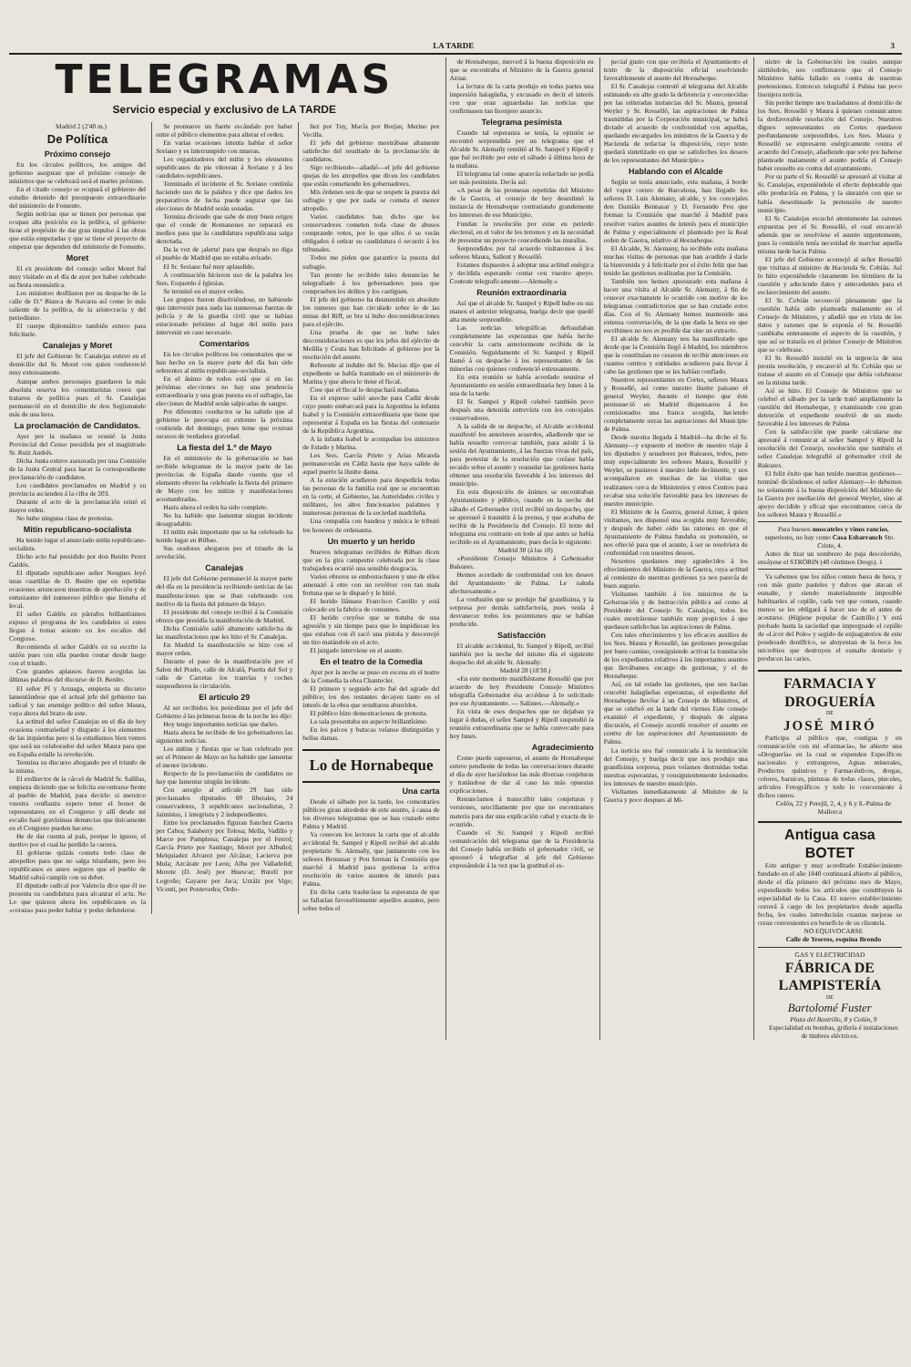LA TARDE 3
TELEGRAMAS
Servicio especial y exclusivo de LA TARDE
Madrid 2 (2'40 m.)
De Política
Próximo consejo
En los círculos políticos, los amigos del gobierno aseguran que el próximo consejo de ministros que se celebrará será el martes próximo.
En el citado consejo se ocupará el gobierno del estudio detenido del presupuesto extraordinario del ministerio de Fomento.
Según noticias que se tienen por personas que ocupan alta posición en la política, el gobierno tiene el propósito de dar gran impulso á las obras que están empezadas y que se tiene el proyecto de empezar que dependen del ministerio de Fomento.
Moret
El ex presidente del consejo señor Moret fué muy visitado en el día de ayer por haber celebrado su fiesta onomástica.
Los ministros desfilaron por su despacho de la calle de D.ª Blanca de Navarra así como lo más saliente de la política, de la aristocracia y del periodismo.
El cuerpo diplomático también estuvo para felicitarle.
Canalejas y Moret
El jefe del Gobierno Sr. Canalejas estuvo en el domicilio del Sr. Moret con quien conferenció muy extensamente.
Aunque ambos personajes guardaron la más absoluta reserva los comentaristas creen que trataron de política pues el Sr. Canalejas permaneció en el domicilio de don Segismundo más de una hora.
La proclamación de Candidatos.
Ayer por la mañana se reunió la Junta Provincial del Censo presidida por el magistrado Sr. Ruiz Andrés.
Dicha Junta estuvo asesorada por una Comisión de la Junta Central para hacer la correspondiente proclamación de candidatos.
Los candidatos proclamados en Madrid y su provincia ascienden á la cifra de 203.
Durante el acto de la proclamación reinó el mayor orden.
No hubo ninguna clase de protestas.
Mitin republicano-socialista
Ha tenido lugar el anunciado mitin republicano-socialista.
Dicho acto fué presidido por don Benito Perez Galdós.
El diputado republicano señor Nougues leyó unas cuartillas de D. Benito que en repetidas ocasiones arrancaron muestras de aprobación y de entusiasmo del numeroso público que llenaba el local.
El señor Galdós en párrafos brillantísimos expuso el programa de los candidatos si estos llegan á tomar asiento en los escaños del Congreso.
Recomienda el señor Galdós en su escrito la unión pues con ella pueden contar desde luego con el triunfo.
Con grandes aplausos fueron acogidas las últimas palabras del discurso de D. Benito.
El señor Pí y Arsuaga, empieza su discurso lamentándose que el actual jefe del gobierno tan radical y tan enemigo político del señor Maura, vaya ahora del brazo de este.
La actitud del señor Canalejas en el día de hoy ocasiona contrariedad y disgusto á los elementos de las izquierdas pero si la estudiemos bien vemos que será un colaborador del señor Maura para que en España estalle la revolución.
Termina su discurso abogando por el triunfo de la misma.
El exdirector de la cárcel de Madrid Sr. Salillas, empieza diciendo que se felicita encontrarse frente al pueblo de Madrid, para decirle: si merezco vuestra confianza espero tener el honor de representaros en el Congreso y allí desde mi escaño haré gravísimas denuncias que únicamente en el Congreso pueden hacerse.
He de dar cuenta al país, porque lo ignore, el motivo por el cual he perdido la carrera.
El gobierno quizás cometa todo clase de atropellos para que no salga triunfante, pero los republicanos es amos seguros que el pueblo de Madrid sabrá cumplir con su deber.
El diputado radical por Valencia dice que él no presenta su candidatura para alcanzar el acta. No Lo que quieren ahora los republicanos es la «coraza» para poder hablar y poder defenderse.
Se promueve un fuerte escándalo por haber entre el público elementos para alterar el orden.
En varias ocasiones intenta hablar el señor Soriano y es interrumpido con mueras.
Los organizadores del mitin y los elementos republicanos de pie vitorean á Soriano y á los candidatos republicanos.
Terminado el incidente el Sr. Soriano continúa haciendo uso de la palabra y dice que dados los preparativos de lucha puede augurar que las elecciones de Madrid serán sonadas.
Termina diciendo que sabe de muy buen origen que el conde de Romanones no reparará en medios para que la candidatura republicana salga derrotada.
Da la voz de ¡alerta! para que después no diga el pueblo de Madrid que no estaba avisado.
El Sr. Soriano fué muy aplaudido.
A continuación hicieron uso de la palabra los Sres. Esquerdo é Iglesias.
Se terminó en el mayor orden.
Los grupos fueron disolviéndose, no habiendo que intervenir para nada las numerosas fuerzas de policía y de la guardia civil que se habían estacionado próximo al lugar del mitin para intervenir en caso necesario.
Comentarios
En los círculos políticos los comentarios que se han hecho en la mayor parte del día han sido referentes al mitin republicano-socialista.
En el ánimo de todos está que si en las próximas elecciones no hay una prudencia extraordinaria y una gran pureza en el sufragio, las elecciones de Madrid serán salpicadas de sangre.
Por diferentes conductos se ha sabido que al gobierno le preocupa en extremo la próxima contienda del domingo, pues teme que ocurran sucesos de verdadera gravedad.
La fiesta del 1.º de Mayo
En el ministerio de la gobernación se han recibido telegramas de la mayor parte de las provincias de España dando cuenta que el elemento obrero ha celebrado la fiesta del primero de Mayo con los mitins y manifestaciones acostumbradas.
Hasta ahora el orden ha sido completo.
No ha habido que lamentar ningun incidente desagradable.
El mitin más importante que se ha celebrado ha tenido lugar en Bilbao.
Sus oradores abogaron por el triunfo de la revolución.
Canalejas
El jefe del Gobierno permaneció la mayor parte del día en la presidencia recibiendo noticias de las manifestaciones que se iban celebrando con motivo de la fiesta del primero de Mayo.
El presidente del consejo recibió á la Comisión obrera que presidía la manifestación de Madrid.
Dicha Comisión salió altamente satisfecha de las manifestaciones que les hizo el Sr. Canalejas.
En Madrid la manifestación se hizo con el mayor orden.
Durante el paso de la manifestación por el Salon del Prado, calle de Alcalá, Puerta del Sol y calle de Carretas los tranvías y coches suspendieron la circulación.
El artículo 29
Al ser recibidos los periodistas por el jefe del Gobierno á las primeras horas de la noche les dijo:
Hoy tengo importantes noticias que darles.
Hasta ahora he recibido de los gobernadores las siguientes noticias.
Los mitins y fiestas que se han celebrado por ser el Primero de Mayo no ha habido que lamentar el menor incidente.
Respecto de la proclamación de candidatos no hay que lamentar ningún incidente.
Con arreglo al artículo 29 han sido proclamados diputados 69 liberales, 24 conservadores, 3 republicanos nacionalistas, 2 Jaimistas, 1 integrista y 2 independientes.
Entre los proclamados figuran Sanchez Guerra por Cabra; Salaberry por Tolosa; Mella, Vadillo y Marco por Pamplona; Canalejas por el Ferrol; García Prieto por Santiago, Moret por Albuñol; Melquiadez Alvarez por Alcázar; Lacierva por Mula; Azcárate por Leon; Alba por Valladolid; Morote (D. José) por Huescar; Burell por Logroño; Gayarre por Jaca; Urzáiz por Vigo; Vicenti, por Pontevedra; Ordo-
ñez por Tuy, Macía por Borjas; Merino por Vecilla.
El jefe del gobierno mostrábase altamente satisfecho del resultado de la proclamación de candidatos.
Sigo recibiendo—añadió—el jefe del gobierno quejas de los atropellos que dicen los candidatos que están cometiendo los gobernadores.
Mis órdenes son de que se respete la pureza del sufragio y que por nada se cometa el menor atropello.
Varios candidatos han dicho que los conservadores cometen toda clase de abusos comprando votos, por lo que ellos ó se verán obligados ó retirar su candidatura ó recurrir á los tribunales.
Todos me piden que garantice la pureza del sufragio.
Tan pronto he recibido tales denuncias he telegrafiado á los gobernadores para que comprueben los delitos y los castiguen.
El jefe del gobierno ha desmentido en absoluto los rumores que han circulado sobre lo de las minas del Riff, so bre si hubo desconsideraciones para el ejército.
Una prueba de que no hubo tales desconsideraciones es que los jefes del ejército de Melilla y Ceuta han felicitado al gobierno por la resolución del asunto.
Referente al indulto del Sr. Macias dijo que el expediente se había tramitado en el ministerio de Marina y que ahora lo tiene el fiscal.
Cree que el fiscal lo despachará mañana.
En el expreso salió anoche para Cadiz desde cuyo punto embarcará para la Argentina la infanta Isabel y la Comisión extraordinaria que tiene que representar á España en las fiestas del centenario de la República Argentina.
A la infanta Isabel le acompañan los ministros de Estado y Marina.
Los Sres. García Prieto y Arias Miranda permanecerán en Cádiz hasta que haya salido de aquel puerto la ilustre dama.
A la estación acudieron para despedirla todas las personas de la familia real que se encuentran en la corte, el Gobierno, las Autoridades civiles y militares, los altos funcionarios palatinos y numerosas personas de la sociedad madrileña.
Una compañía con bandera y música le tributó los honores de ordenanza.
Un muerto y un herido
Nuevos telegramas recibidos de Bilbao dicen que en la gira campestre celebrada por la clase trabajadora ocurrió una sensible desgracia.
Varios obreros se emborracharon y uno de ellos amenazó á otro con un revólver con tan mala fortuna que se le disparó y le hirió.
El herido llámase Francisco Carrillo y está colocado en la fabrica de consumos.
El herido creyóse que se trataba de una agresión y sin tiempo para que lo impidieran los que estaban con él sacó una pistola y descerrojó un tiro matándole en el acto.
El juzgado interviene en el asunto.
En el teatro de la Comedia
Ayer por la noche se puso en escena en el teatro de la Comedia la obra Chantecler.
El primero y segundo acto fué del agrado del público; los dos restantes decayen tanto en el interés de la obra que resultaron aburridos.
El público hizo demostraciones de protesta.
La sala presentaba un aspecto brillantísimo.
En los palcos y butacas veíanse distinguidas y bellas damas.
Lo de Hornabeque
Una carta
Desde el sábado por la tarde, los comentarios públicos giran alrededor de este asunto, á causa de los diversos telegramas que se han cruzado entre Palma y Madrid.
Ya conocen los lectores la carta que el alcalde accidental Sr. Sampol y Ripoll recibió del alcalde propietario Sr. Alemañy, que juntamente con los señores Bennasar y Pou forman la Comisión que marchó á Madrid para gestionar la activa resolución de varios asuntos de interés para Palma.
En dicha carta traslucíase la esperanza de que se fallarían favorablemente aquellos asuntos, pero sobre todos el
de Hornabeque, merced á la buena disposición en que se encontraba el Ministro de la Guerra general Aznar.
La lectura de la carta produjo en todas partes una impresión halagüeña, y excusado es decir el interés con que eran aguardadas las noticias que confirmasen tan lisonjero anuncio.
Telegrama pesimista
Cuando tal esperanza se tenía, la opinión se encontró sorprendida por un telegrama que el Alcalde Sr. Alemañy remitió al Sr. Sampol y Ripoll y que fué recibido por este el sábado á última hora de la mañana.
El telegrama tal como aparecía redactado no podía ser más pesimista. Decía así:
«A pesar de las promesas repetidas del Ministro de la Guerra, el consejo de hoy desestimó la instancia de Hornabeque contrariando grandemente los intereses de ese Municipio.
Fundan la resolución por estar en periodo electoral, en el valor de los terrenos y en la necesidad de presentar un proyecto concediendo las murallas.
Sorprendidos por tal acuerdo visitaremos á los señores Maura, Sallent y Rosselló.
Estamos dispuestos á adoptar una actitud enérgica y decidida esperando contar con vuestro apoyo. Conteste telegraficamente.—Alemañy.»
Reunión extraordinaria
Así que el alcalde Sr. Sampol y Ripoll hubo en sus manos el anterior telegrama, huelga decir que quedó alta mente sorprendido.
Las noticias telegráficas defraudaban completamente las esperanzas que había hecho concebir la carta anteriormente recibida de la Comisión. Seguidamente el Sr. Sampol y Ripoll llamó á su despacho á los representantes de las minorías con quienes conferenció extensamente.
En esta reunión se había acordado reunirse el Ayuntamiento en sesión extraordinaria hoy lunes á la una de la tarde.
El Sr. Sampol y Ripoll celebró también poco después una detenida entrevista con los concejales conservadores.
A la salida de su despacho, el Alcalde accidental manifestó los anteriores acuerdos, añadiendo que se había resuelto convocar también, para asistir á la sesión del Ayuntamiento, á las fuerzas vivas del país, para protestar de la resolución que creíase había recaido sobre el asunto y reanudar las gestiones hasta obtener una resolución favorable á los intereses del municipio.
En esta disposición de ánimos se encontraban Ayuntamiento y público, cuando en la noche del sábado el Gobernador civil recibió un despacho, que se apresuró á trasmitir á la prensa, y que acababa de recibir de la Presidencia del Consejo. El texto del telegrama era contrario en todo al que antes se había recibido en el Ayuntamiento, pues decía lo siguiente:
Madrid 30 (á las 10)
«Presidente Consejo Ministros á Gobernador Baleares.
Hemos acordado de conformidad con los deseos del Ayuntamiento de Palma. Le saluda afectuosamente.»
La confusión que se produjo fué grandísima, y la sorpresa por demás satisfactoria, pues venía á desvanecer todos los pesimismos que se habían producido.
Satisfacción
El alcalde accidental, Sr. Sampol y Ripoll, recibió también por la noche del mismo día el siguiente despacho del alcalde Sr. Alemañy:
Madrid 28 (18'30.)
«En este momento manifiéstame Rosselló que por acuerdo de hoy Presidente Consejo Ministros telegrafía Gobernador ésa accédese á lo solicitado por ese Ayuntamiento. — Salimos.—Alemañy.»
En vista de esos despachos que no dejaban ya lugar á dudas, el señor Sampol y Ripoll suspendió la reunión extraordinaria que se había convocado para hoy lunes.
Agradecimiento
Como puede suponerse, el asunto de Hornabeque estuvo pendiente de todas las conversaciones durante el día de ayer haciéndose las más diversas conjeturas y tratándose de dar al caso las más opuestas explicaciones.
Renunciamos á transcribir tales conjeturas y versiones, sencillamente por que no encontramos materia para dar una explicación cabal y exacta de lo ocurrido.
Cuando el Sr. Sampol y Ripoll recibió comunicación del telegrama que de la Presidencia del Consejo había recibido el gobernador civil, se apresuró á telegrafiar al jefe del Gobierno expresándole á la vez que la gratitud el es-
pecial gusto con que recibiría el Ayuntamiento el texto de la disposición oficial resolviendo favorablemente el asunto del Hornabeque.
El Sr. Canalejas contestó al telegrama del Alcalde estimando en alto grado la deferencia y «reconocidas por las reiteradas instancias del Sr. Maura, general Weyler y Sr. Rosselló, las aspiraciones de Palma trasmitidas por la Corporación municipal, se habrá dictado el acuerdo de conformidad con aquellas, quedando encargados los ministros de la Guerra y de Hacienda de redactar la disposición, cuyo texto quedará sintetizado en que se satisfechos los deseos de los representantes del Municipio.»
Hablando con el Alcalde
Según se tenía anunciado, esta mañana, á bordo del vapor correo de Barcelona, han llegado los señores D. Luis Alemany, alcalde, y los concejales don Damián Bennasar y D. Fernando Pou que forman la Comisión que marchó á Madrid para resolver varios asuntos de interés para el municipio de Palma y especialmente el planteado por la Real orden de Guerra, relativo al Hornabeque.
El Alcalde, Sr. Alemany, ha recibido esta mañana muchas visitas de personas que han acudido á darle la bienvenida y á felicitarle por el éxito feliz que han tenido las gestiones realizadas por la Comisión.
También nos hemos apresurado esta mañana á hacer una visita al Alcalde Sr. Alemany, á fin de conocer exactamente lo ocurrido con motivo de los telegramas contradictorios que se han cruzado estos días. Con el Sr. Alemany hemos mantenido una extensa conversación, de la que dada la hora en que escribimos no nos es posible dar sino un extracto.
El alcalde Sr. Alemany nos ha manifestado que desde que la Comisión llegó á Madrid, los miembros que la constituían no cesaron de recibir atenciones en cuantos centros y entidades acudieron para llevar á cabo las gestiones que se les habían confiado.
Nuestros representantes en Cortes, señores Maura y Rosselló, así como nuestro ilustre paisano el general Weyler, durante el tiempo que éste permaneció en Madrid dispensaron á los comisionados una franca acogida, haciendo completamente suyas las aspiraciones del Municipio de Palma.
Desde nuestra llegada á Madrid—ha dicho el Sr. Alemany—y expuesto el motivo de nuestro viaje á los diputados y senadores por Baleares, todos, pero muy especialmente los señores Maura, Rosselló y Weyler, se pusieron á nuestro lado decimente, y nos acompañaron en muchas de las visitas que realizamos cerca de Ministerios y otros Centros para recabar una solución favorable para los intereses de nuestro municipio.
El Ministro de la Guerra, general Aznar, á quien visitamos, nos dispensó una acogida muy favorable, y después de haber oido las razones en que el Ayuntamiento de Palma fundaba su pretensión, se nos ofreció para que el asunto, á ser se resolviera de conformidad con nuestros deseos.
Nosotros quedamos muy agradecidos á los ofrecimientos del Ministro de la Guerra, cuya actitud al comienzo de nuestras gestiones ya nos parecía de buen augurio.
Visitamos también á los ministros de la Gobernación y de Instrucción pública así como al Presidente del Consejo Sr. Canalejas, todos los cuales mostráronse también muy propicios á que quedasen satisfechas las aspiraciones de Palma.
Con tales ofrecimientos y los eficaces auxilios de los Sres. Maura y Rosselló, las gestiones proseguían por buen camino, consiguiendo activar la tramitación de los expedientes relativos á los importantes asuntos que llevábamos encargo de gestionar, y el de Hornabeque.
Así, en tal estado las gestiones, que nos hacían concebir halagüeñas esperanzas, el espediente del Hornabeque llevóse á un Consejo de Ministros, el que se celebró en la tarde del viernes Este consejo examinó el expediente, y después de alguna discusión, el Consejo acordó resolver el asunto en contra de las aspiraciones del Ayuntamiento de Palma.
La noticia nos fué comunicada á la terminación del Consejo, y huelga decir que nos produjo una grandísima sorpresa, pues veíamos destruidas todas nuestras esperanzas, y consiguientemente lesionados los intereses de nuestro municipio.
Visitamos inmediatamente al Ministro de la Guerra y poco despues al Mi-
nistro de la Gobernación los cuales aunque sintiéndolo, nos confirmaron que el Consejo Ministros había fallado en contra de nuestras pretensiones. Entonces telegrafié á Palma tan poco lisonjera noticia.
Sin perder tiempo nos trasladamos al domicilio de los Sres. Rosselló y Maura á quienes comunicamos la desfavorable resolución del Consejo. Nuestros dignos representantes en Cortes quedaron profundamente sorprendidos. Los Sres. Maura y Rosselló se expresaron enérgicamente contra el acuerdo del Consejo, añadiendo que solo por haberse planteado malamente el asunto podría el Consejo haber resuelto en contra del ayuntamiento.
Por su parte el Sr. Rosselló se apresuró al visitar al Sr. Canalejas, exponiéndole el efecto deplorable que ello produciría en Palma, y la sinrazón con que se había desestimado la pretensión de nuestro municipio.
El Sr. Canalejas escuchó atentamente las razones expuestas por el Sr. Rosselló, el cual encareció además que se resolviese el asunto urgentemente, pues la comisión tenía necesidad de marchar aquella misma tarde hacia Palma.
El jefe del Gobierno aconsejó al señor Rosselló que visitara al ministro de Hacienda Sr. Cobián. Así lo hizo exponiéndole claramente los términos de la cuestión y aduciendo datos y antecedentes para el esclarecimiento del asunto.
El Sr. Cobián reconoció plenamente que la cuestión había sido planteada malamente en el Consejo de Ministros, y añadió que en vista de los datos y razones que le exponía el Sr. Rosselló cambiaba enteramente el aspecto de la cuestión, y que así se trataría en el primer Consejo de Ministros que se celebrase.
El Sr. Rosselló insistió en la urgencia de una pronta resolución, y encareció al Sr. Cobián que se tratase el asunto en el Consejo que debía celebrarse en la misma tarde.
Así se hizo. El Consejo de Ministros que se celebró el sábado por la tarde trató ampliamente la cuestión del Hornabeque, y examinando con gran detención el expediente resolvió de un modo favorable á los intereses de Palma
Con la satisfacción que puede calcularse me apresuré á comunicar al señor Sampol y Ripoll la resolución del Consejo, resolución que también el señor Canalejas telegrafió al gobernador civil de Baleares.
El feliz éxito que han tenido nuestras gestiones—terminó diciéndonos el señor Alemany—lo debemos no solamente á la buena disposición del Ministro de la Guerra por mediación del general Weyler, sino al apoyo decidido y eficaz que encontramos cerca de los señores Maura y Rosselló.»
Para buenos moscateles y vinos rancios, superiores, no hay como Casa Esbarranch Sto. Cristo, 4.
Antes de tirar un sombrero de paja descolorido, ensáyese el STROBIN (40 céntimos Drogs). 1
Ya sabemos que los niños comen fuera de hora, y con más gusto pasteles y dulces que atacan el esmalte, y siendo materialmente imposible habituarles al cepillo, cada vez que comen, cuando menos se les obligará á hacer uso de el antes de acostarse. (Higiene popular de Castrillo.) Y está probado hasta la saciedad que impregnado el cepillo de «Licor del Polo» y segido de enjuagatorios de este ponderado dentífrico, se ahuyentan de la boca los microbios que destruyen el esmalte dentario y producen las caries.
FARMACIA Y DROGUERÍA
DE
JOSÉ MIRÓ
Participa al público que, contigua y en comunicación con mi «Farmacia», he abierto una «Droguería» en la cual se expenden Específicos nacionales y extrangeros, Aguas minerales, Productos químicos y Farmacéuticos, drogas, colores, barnices, pinturas de todas clases, pinceles, artículos Fotográficos y todo lo concerniente á dichos ramos.
Colón, 22 y Perejil, 2, 4, y 6 y 8.-Palma de Mallorca
Antigua casa BOTET
Este antiguo y muy acreditado Establecimiento fundado en el año 1840 continuará abierto al público, desde el día primero del próximo mes de Mayo, expendiendo todos los artículos que constituyen la especialidad de la Casa. El nuevo establecimiento correrá á cargo de los propietarios desde aquella fecha, los cuales introducirán cuantas mejoras se crean convenientes en beneficio de su clientela.
NO EQUIVOCARSE
Calle de Yeseros, esquina Brondo
GAS Y ELECTRICIDAD
FÁBRICA DE LAMPISTERÍA
DE
Bartolomé Fuster
Plaza del Bastrillo, 8 y Colón, 9
Especialidad en bombas, grifería é instalaciones de timbres eléctricos.